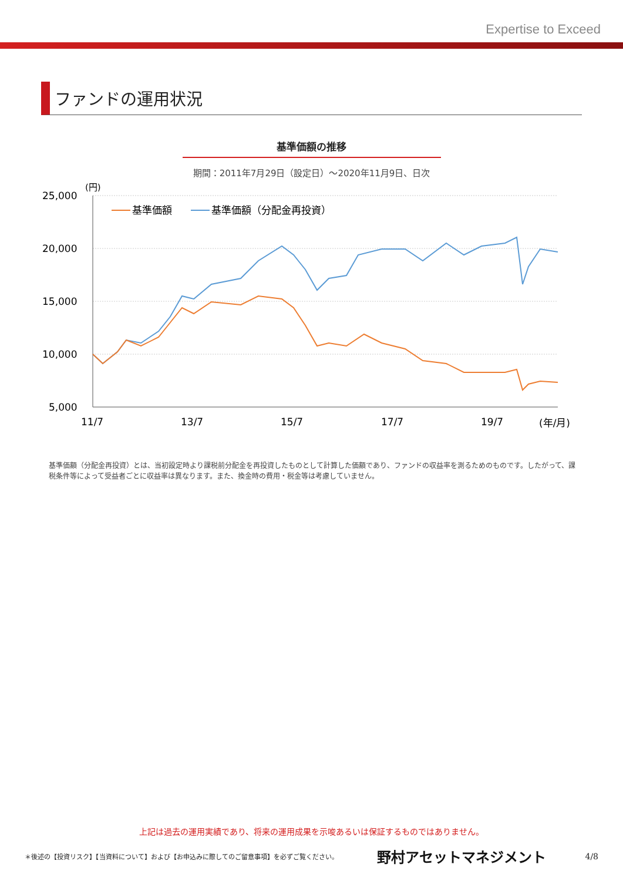Expertise to Exceed
ファンドの運用状況
基準価額の推移
期間：2011年7月29日（設定日）～2020年11月9日、日次
25,000
20,000
15,000
10,000
5,000
(円)
11/7
13/7
15/7
17/7
19/7
(年/月)
基準価額
基準価額（分配金再投資）
基準価額（分配金再投資）とは、当初設定時より課税前分配金を再投資したものとして計算した価額であり、ファンドの収益率を測るためのものです。したがって、課税条件等によって受益者ごとに収益率は異なります。また、換金時の費用・税金等は考慮していません。
上記は過去の運用実績であり、将来の運用成果を示唆あるいは保証するものではありません。
＊後述の【投資リスク】【当資料について】および【お申込みに際してのご留意事項】を必ずご覧ください。 野村アセットマネジメント 4/8